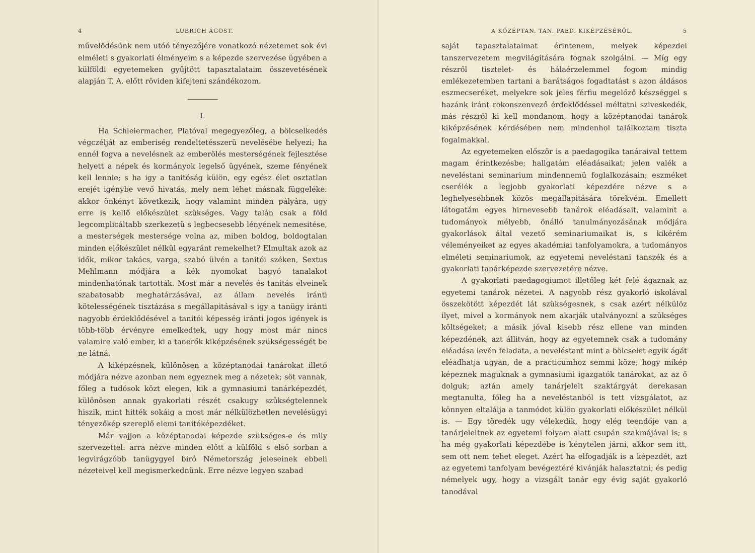4 LUBRICH ÁGOST.
művelődésünk nem utóó tényezőjére vonatkozó nézetemet sok évi elméleti s gyakorlati élményeim s a képezde szervezése ügyében a külföldi egyetemeken gyűjtött tapasztalataim összevetésének alapján T. A. előtt röviden kifejteni szándékozom.
I.
Ha Schleiermacher, Platóval megegyezőleg, a bölcselkedés végczélját az emberiség rendeltetésszerü nevelésébe helyezi; ha ennél fogva a nevelésnek az emberölés mesterségének fejlesztése helyett a népek és kormányok legelső ügyének, szeme fényének kell lennie; s ha igy a tanitóság külön, egy egész élet osztatlan erejét igénybe vevő hivatás, mely nem lehet másnak függeléke: akkor önkényt következik, hogy valamint minden pályára, ugy erre is kellő előkészület szükséges. Vagy talán csak a föld legcomplicáltabb szerkezetü s legbecsesebb lényének nemesitése, a mesterségek mestersége volna az, miben boldog, boldogtalan minden előkészület nélkül egyaránt remekelhet? Elmultak azok az idők, mikor takács, varga, szabó ülvén a tanitói széken, Sextus Mehlmann módjára a kék nyomokat hagyó tanalakot mindenhatónak tartották. Most már a nevelés és tanitás elveinek szabatosabb meghatárzásával, az állam nevelés iránti kötelességének tisztázása s megállapitásával s igy a tanügy iránti nagyobb érdeklődésével a tanitói képesség iránti jogos igények is több-több érvényre emelkedtek, ugy hogy most már nincs valamire való ember, ki a tanerők kiképzésének szükségességét be ne látná.
A kiképzésnek, különösen a középtanodai tanárokat illető módjára nézve azonban nem egyeznek meg a nézetek; söt vannak, főleg a tudósok közt elegen, kik a gymnasiumi tanárképezdét, különösen annak gyakorlati részét csakugy szükségtelennek hiszik, mint hitték sokáig a most már nélkülözhetlen nevelésügyi tényezőkép szereplő elemi tanitóképezdéket.
Már vajjon a középtanodai képezde szükséges-e és mily szervezettel: arra nézve minden előtt a külföld s első sorban a legvirágzóbb tanügygyel biró Németország jeleseinek ebbeli nézeteivel kell megismerkednünk. Erre nézve legyen szabad
A KÖZÉPTAN. TAN. PAED. KIKÉPZÉSÉRŐL. 5
saját tapasztalataimat érintenem, melyek képezdei tanszervezetem megvilágitására fognak szolgálni. — Míg egy részről tisztelet- és hálaérzelemmel fogom mindig emlékezetemben tartani a barátságos fogadtatást s azon áldásos eszmecseréket, melyekre sok jeles férfiu megelőző készséggel s hazánk iránt rokonszenvező érdeklődéssel méltatni sziveskedék, más részről ki kell mondanom, hogy a középtanodai tanárok kiképzésének kérdésében nem mindenhol találkoztam tiszta fogalmakkal.
Az egyetemeken először is a paedagogika tanáraival tettem magam érintkezésbe; hallgatám eléadásaikat; jelen valék a neveléstani seminarium mindennemü foglalkozásain; eszméket cserélék a legjobb gyakorlati képezdére nézve s a leghelyesebbnek közös megállapitására törekvém. Emellett látogatám egyes hirnevesebb tanárok eléadásait, valamint a tudományok mélyebb, önálló tanulmányozásának módjára gyakorlások által vezető seminariumaikat is, s kikérém véleményeiket az egyes akadémiai tanfolyamokra, a tudományos elméleti seminariumok, az egyetemi neveléstani tanszék és a gyakorlati tanárképezde szervezetére nézve.
A gyakorlati paedagogiumot illetőleg két felé ágaznak az egyetemi tanárok nézetei. A nagyobb rész gyakorló iskolával összekötött képezdét lát szükségesnek, s csak azért nélkülöz ilyet, mivel a kormányok nem akarják utalványozni a szükséges költségeket; a másik jóval kisebb rész ellene van minden képezdének, azt állitván, hogy az egyetemnek csak a tudomány eléadása levén feladata, a neveléstant mint a bölcselet egyik ágát eléadhatja ugyan, de a practicumhoz semmi köze; hogy mikép képeznek maguknak a gymnasiumi igazgatók tanárokat, az az ő dolguk; aztán amely tanárjelelt szaktárgyát derekasan megtanulta, főleg ha a neveléstanból is tett vizsgálatot, az könnyen eltalálja a tanmódot külön gyakorlati előkészület nélkül is. — Egy töredék ugy vélekedik, hogy elég teendője van a tanárjeleltnek az egyetemi folyam alatt csupán szakmájával is; s ha még gyakorlati képezdébe is kénytelen járni, akkor sem itt, sem ott nem tehet eleget. Azért ha elfogadják is a képezdét, azt az egyetemi tanfolyam bevégeztéré kivánják halasztatni; és pedig némelyek ugy, hogy a vizsgált tanár egy évig saját gyakorló tanodával